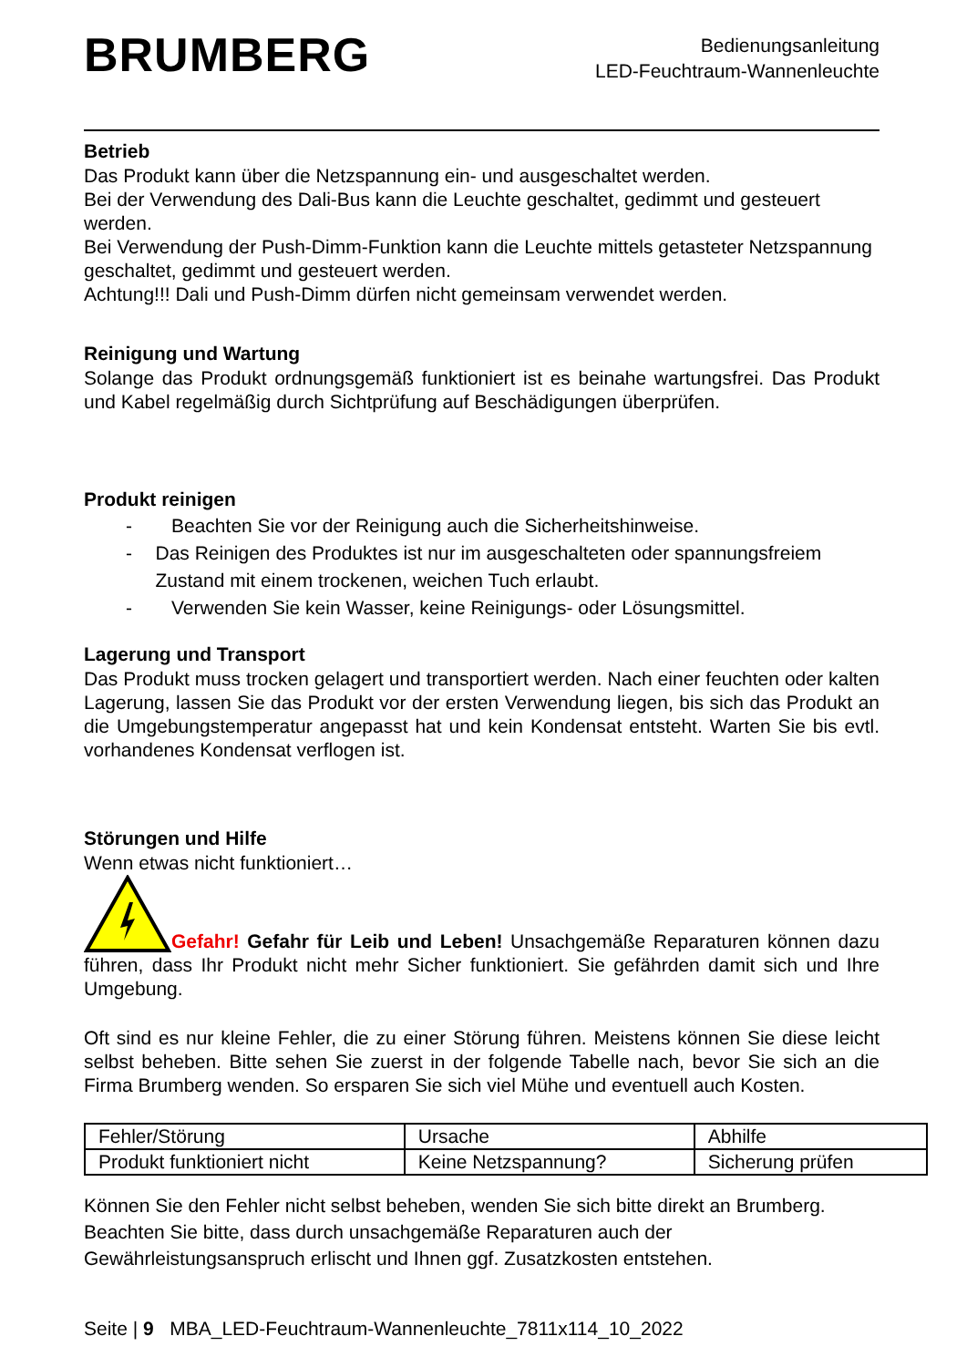BRUMBERG
Bedienungsanleitung
LED-Feuchtraum-Wannenleuchte
Betrieb
Das Produkt kann über die Netzspannung ein- und ausgeschaltet werden.
Bei der Verwendung des Dali-Bus kann die Leuchte geschaltet, gedimmt und gesteuert werden.
Bei Verwendung der Push-Dimm-Funktion kann die Leuchte mittels getasteter Netzspannung geschaltet, gedimmt und gesteuert werden.
Achtung!!! Dali und Push-Dimm dürfen nicht gemeinsam verwendet werden.
Reinigung und Wartung
Solange das Produkt ordnungsgemäß funktioniert ist es beinahe wartungsfrei. Das Produkt und Kabel regelmäßig durch Sichtprüfung auf Beschädigungen überprüfen.
Produkt reinigen
- Beachten Sie vor der Reinigung auch die Sicherheitshinweise.
- Das Reinigen des Produktes ist nur im ausgeschalteten oder spannungsfreiem Zustand mit einem trockenen, weichen Tuch erlaubt.
- Verwenden Sie kein Wasser, keine Reinigungs- oder Lösungsmittel.
Lagerung und Transport
Das Produkt muss trocken gelagert und transportiert werden. Nach einer feuchten oder kalten Lagerung, lassen Sie das Produkt vor der ersten Verwendung liegen, bis sich das Produkt an die Umgebungstemperatur angepasst hat und kein Kondensat entsteht. Warten Sie bis evtl. vorhandenes Kondensat verflogen ist.
Störungen und Hilfe
Wenn etwas nicht funktioniert…
Gefahr! Gefahr für Leib und Leben! Unsachgemäße Reparaturen können dazu führen, dass Ihr Produkt nicht mehr Sicher funktioniert. Sie gefährden damit sich und Ihre Umgebung.
Oft sind es nur kleine Fehler, die zu einer Störung führen. Meistens können Sie diese leicht selbst beheben. Bitte sehen Sie zuerst in der folgende Tabelle nach, bevor Sie sich an die Firma Brumberg wenden. So ersparen Sie sich viel Mühe und eventuell auch Kosten.
| Fehler/Störung | Ursache | Abhilfe |
| Produkt funktioniert nicht | Keine Netzspannung? | Sicherung prüfen |
Können Sie den Fehler nicht selbst beheben, wenden Sie sich bitte direkt an Brumberg. Beachten Sie bitte, dass durch unsachgemäße Reparaturen auch der Gewährleistungsanspruch erlischt und Ihnen ggf. Zusatzkosten entstehen.
Seite | 9 MBA_LED-Feuchtraum-Wannenleuchte_7811x114_10_2022